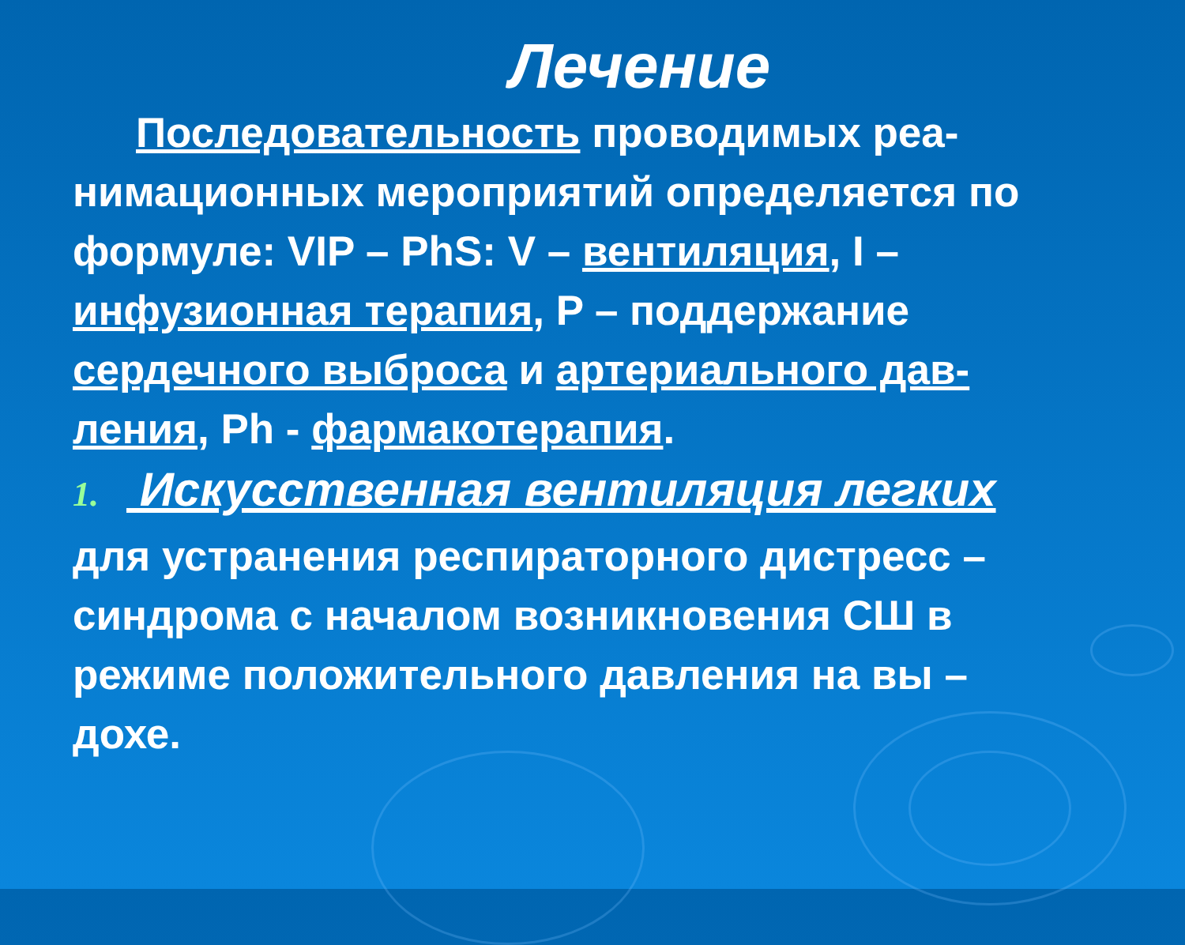Лечение
Последовательность проводимых реа-нимационных мероприятий определяется по формуле: VIP – PhS: V – вентиляция, I – инфузионная терапия, P – поддержание сердечного выброса и артериального дав-ления, Ph - фармакотерапия.
1. Искусственная вентиляция легких
для устранения респираторного дистресс – синдрома с началом возникновения СШ в режиме положительного давления на вы – дохе.